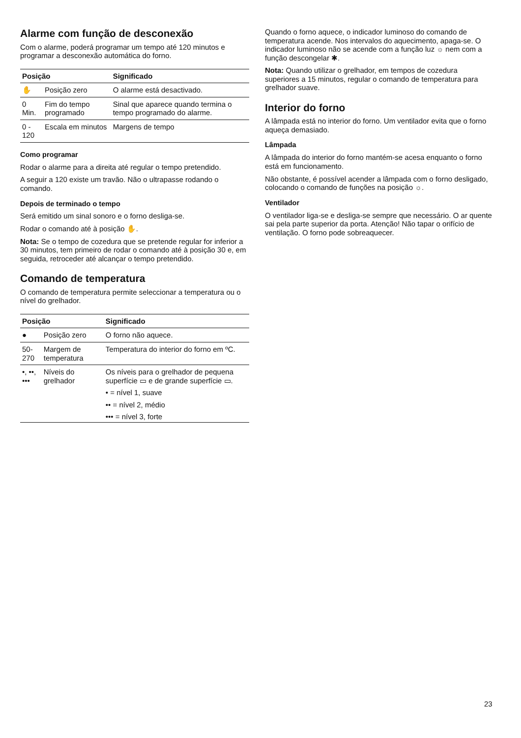Alarme com função de desconexão
Com o alarme, poderá programar um tempo até 120 minutos e programar a desconexão automática do forno.
| Posição | | Significado |
| --- | --- | --- |
| ✋ | Posição zero | O alarme está desactivado. |
| 0 Min. | Fim do tempo programado | Sinal que aparece quando termina o tempo programado do alarme. |
| 0 - 120 | Escala em minutos | Margens de tempo |
Como programar
Rodar o alarme para a direita até regular o tempo pretendido.
A seguir a 120 existe um travão. Não o ultrapasse rodando o comando.
Depois de terminado o tempo
Será emitido um sinal sonoro e o forno desliga-se.
Rodar o comando até à posição ✋.
Nota: Se o tempo de cozedura que se pretende regular for inferior a 30 minutos, tem primeiro de rodar o comando até à posição 30 e, em seguida, retroceder até alcançar o tempo pretendido.
Comando de temperatura
O comando de temperatura permite seleccionar a temperatura ou o nível do grelhador.
| Posição | | Significado |
| --- | --- | --- |
| ● | Posição zero | O forno não aquece. |
| 50-270 | Margem de temperatura | Temperatura do interior do forno em ºC. |
| •, ••, ••• | Níveis do grelhador | Os níveis para o grelhador de pequena superfície ▭ e de grande superfície ▭. |
| | | • = nível 1, suave |
| | | •• = nível 2, médio |
| | | ••• = nível 3, forte |
Quando o forno aquece, o indicador luminoso do comando de temperatura acende. Nos intervalos do aquecimento, apaga-se. O indicador luminoso não se acende com a função luz ☼ nem com a função descongelar ✱.
Nota: Quando utilizar o grelhador, em tempos de cozedura superiores a 15 minutos, regular o comando de temperatura para grelhador suave.
Interior do forno
A lâmpada está no interior do forno. Um ventilador evita que o forno aqueça demasiado.
Lâmpada
A lâmpada do interior do forno mantém-se acesa enquanto o forno está em funcionamento.
Não obstante, é possível acender a lâmpada com o forno desligado, colocando o comando de funções na posição ☼.
Ventilador
O ventilador liga-se e desliga-se sempre que necessário. O ar quente sai pela parte superior da porta. Atenção! Não tapar o orifício de ventilação. O forno pode sobreaquecer.
23